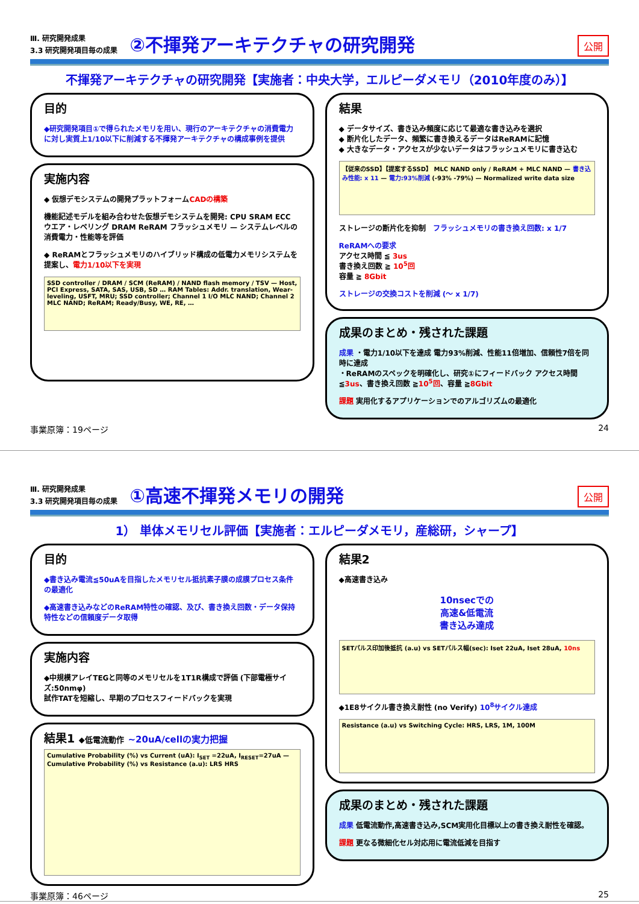Ⅲ. 研究開発成果
3.3 研究開発項目毎の成果
②不揮発アーキテクチャの研究開発
公開
不揮発アーキテクチャの研究開発【実施者：中央大学，エルピーダメモリ（2010年度のみ）】
目的
◆研究開発項目①で得られたメモリを用い、現行のアーキテクチャの消費電力に対し実質上1/10以下に削減する不揮発アーキテクチャの構成事例を提供
実施内容
◆ 仮想デモシステムの開発プラットフォームCADの構築
機能記述モデルを組み合わせた仮想デモシステムを開発: CPU SRAM ECC ウエア・レベリング DRAM ReRAM フラッシュメモリ — システムレベルの消費電力・性能等を評価
◆ ReRAMとフラッシュメモリのハイブリッド構成の低電力メモリシステムを提案し、電力1/10以下を実現
SSD controller / DRAM / SCM (ReRAM) / NAND flash memory / TSV — Host, PCI Express, SATA, SAS, USB, SD … RAM Tables: Addr. translation, Wear-leveling, USFT, MRU; SSD controller; Channel 1 I/O MLC NAND; Channel 2 MLC NAND; ReRAM; Ready/Busy, WE, RE, …
結果
◆ データサイズ、書き込み頻度に応じて最適な書き込みを選択
◆ 断片化したデータ、頻繁に書き換えるデータはReRAMに記憶
◆ 大きなデータ・アクセスが少ないデータはフラッシュメモリに書き込む
【従来のSSD】【提案するSSD】 MLC NAND only / ReRAM + MLC NAND — 書き込み性能: x 11 — 電力:93%削減 (-93% -79%) — Normalized write data size
ストレージの断片化を抑制 フラッシュメモリの書き換え回数: x 1/7
ReRAMへの要求
アクセス時間 ≦ 3us
書き換え回数 ≧ 10<sup>5</sup>回
容量 ≧ 8Gbit
ストレージの交換コストを削減 (～ x 1/7)
成果のまとめ・残された課題
成果 ・電力1/10以下を達成 電力93%削減、性能11倍増加、信頼性7倍を同時に達成
・ReRAMのスペックを明確化し、研究①にフィードバック アクセス時間≦3us、書き換え回数 ≧10<sup>5</sup>回、容量 ≧8Gbit
課題 実用化するアプリケーションでのアルゴリズムの最適化
事業原簿：19ページ 24
Ⅲ. 研究開発成果
3.3 研究開発項目毎の成果
①高速不揮発メモリの開発
公開
1） 単体メモリセル評価【実施者：エルピーダメモリ，産総研，シャープ】
目的
◆書き込み電流≦50uAを目指したメモリセル抵抗素子膜の成膜プロセス条件の最適化
◆高速書き込みなどのReRAM特性の確認、及び、書き換え回数・データ保持特性などの信頼度データ取得
実施内容
◆中規模アレイTEGと同等のメモリセルを1T1R構成で評価 (下部電極サイズ:50nmφ)
試作TATを短縮し、早期のプロセスフィードバックを実現
結果1 ◆低電流動作 ~20uA/cellの実力把握
Cumulative Probability (%) vs Current (uA): I<sub>SET</sub> =22uA, I<sub>RESET</sub>=27uA — Cumulative Probability (%) vs Resistance (a.u): LRS HRS
結果2
◆高速書き込み
10nsecでの
高速&低電流
書き込み達成
SETパルス印加後抵抗 (a.u) vs SETパルス幅(sec): Iset 22uA, Iset 28uA, 10ns
◆1E8サイクル書き換え耐性 (no Verify) 10<sup>8</sup>サイクル達成
Resistance (a.u) vs Switching Cycle: HRS, LRS, 1M, 100M
成果のまとめ・残された課題
成果 低電流動作,高速書き込み,SCM実用化目標以上の書き換え耐性を確認。
課題 更なる微細化セル対応用に電流低減を目指す
事業原簿：46ページ 25